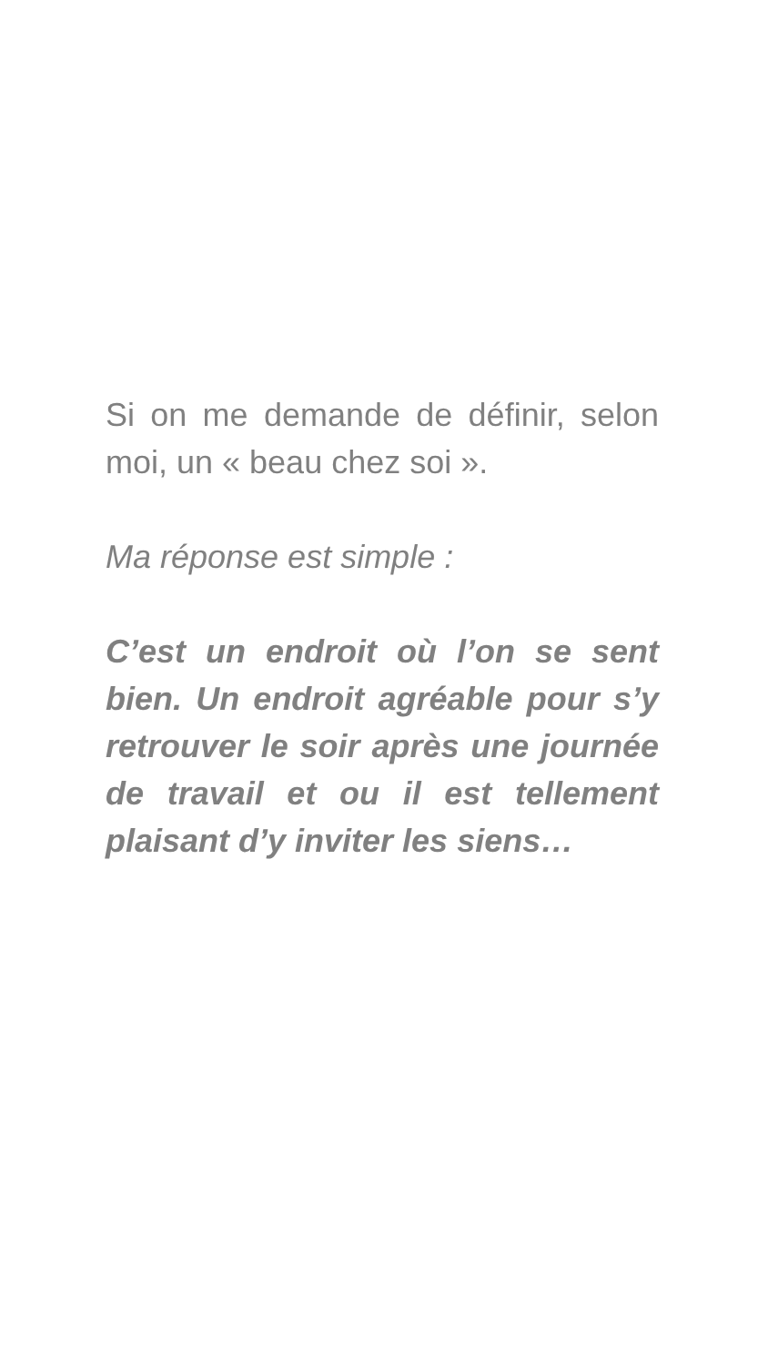Si on me demande de définir, selon moi, un « beau chez soi ».
Ma réponse est simple :
C’est un endroit où l’on se sent bien. Un endroit agréable pour s’y retrouver le soir après une journée de travail et ou il est tellement plaisant d’y inviter les siens…